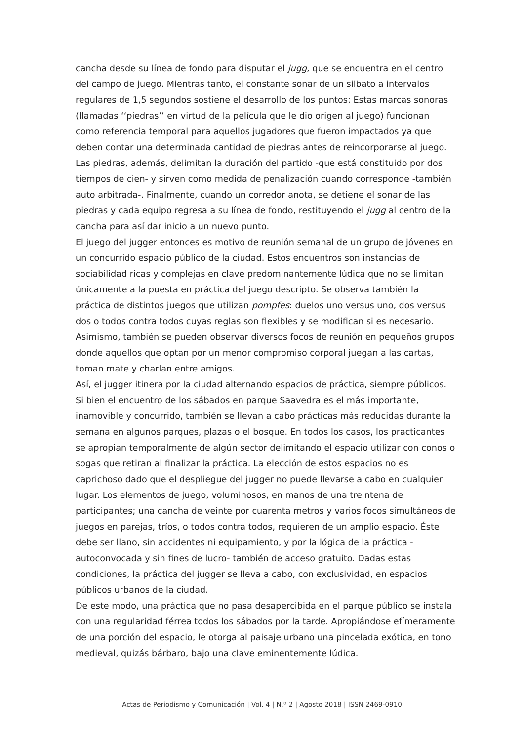cancha desde su línea de fondo para disputar el jugg, que se encuentra en el centro del campo de juego. Mientras tanto, el constante sonar de un silbato a intervalos regulares de 1,5 segundos sostiene el desarrollo de los puntos: Estas marcas sonoras (llamadas ‘‘piedras’’ en virtud de la película que le dio origen al juego) funcionan como referencia temporal para aquellos jugadores que fueron impactados ya que deben contar una determinada cantidad de piedras antes de reincorporarse al juego. Las piedras, además, delimitan la duración del partido -que está constituido por dos tiempos de cien- y sirven como medida de penalización cuando corresponde -también auto arbitrada-. Finalmente, cuando un corredor anota, se detiene el sonar de las piedras y cada equipo regresa a su línea de fondo, restituyendo el jugg al centro de la cancha para así dar inicio a un nuevo punto.
El juego del jugger entonces es motivo de reunión semanal de un grupo de jóvenes en un concurrido espacio público de la ciudad. Estos encuentros son instancias de sociabilidad ricas y complejas en clave predominantemente lúdica que no se limitan únicamente a la puesta en práctica del juego descripto. Se observa también la práctica de distintos juegos que utilizan pompfes: duelos uno versus uno, dos versus dos o todos contra todos cuyas reglas son flexibles y se modifican si es necesario. Asimismo, también se pueden observar diversos focos de reunión en pequeños grupos donde aquellos que optan por un menor compromiso corporal juegan a las cartas, toman mate y charlan entre amigos.
Así, el jugger itinera por la ciudad alternando espacios de práctica, siempre públicos. Si bien el encuentro de los sábados en parque Saavedra es el más importante, inamovible y concurrido, también se llevan a cabo prácticas más reducidas durante la semana en algunos parques, plazas o el bosque. En todos los casos, los practicantes se apropian temporalmente de algún sector delimitando el espacio utilizar con conos o sogas que retiran al finalizar la práctica. La elección de estos espacios no es caprichoso dado que el despliegue del jugger no puede llevarse a cabo en cualquier lugar. Los elementos de juego, voluminosos, en manos de una treintena de participantes; una cancha de veinte por cuarenta metros y varios focos simultáneos de juegos en parejas, tríos, o todos contra todos, requieren de un amplio espacio. Éste debe ser llano, sin accidentes ni equipamiento, y por la lógica de la práctica -autoconvocada y sin fines de lucro- también de acceso gratuito. Dadas estas condiciones, la práctica del jugger se lleva a cabo, con exclusividad, en espacios públicos urbanos de la ciudad.
De este modo, una práctica que no pasa desapercibida en el parque público se instala con una regularidad férrea todos los sábados por la tarde. Apropiándose efímeramente de una porción del espacio, le otorga al paisaje urbano una pincelada exótica, en tono medieval, quizás bárbaro, bajo una clave eminentemente lúdica.
Actas de Periodismo y Comunicación | Vol. 4 | N.º 2 | Agosto 2018 | ISSN 2469-0910